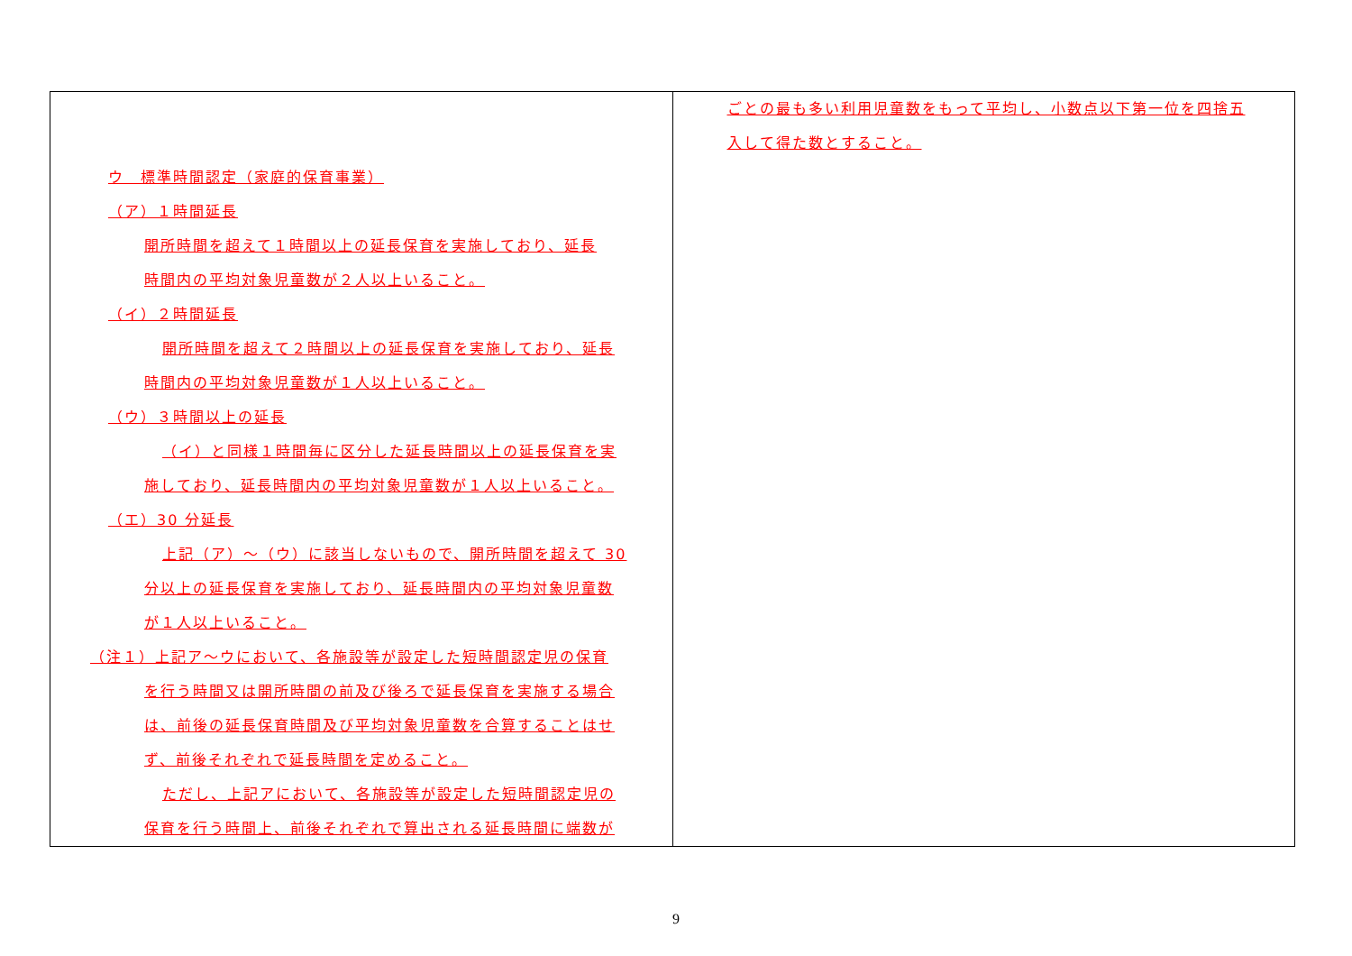| ウ 標準時間認定（家庭的保育事業） （ア）１時間延長 開所時間を超えて１時間以上の延長保育を実施しており、延長 時間内の平均対象児童数が２人以上いること。 （イ）２時間延長 開所時間を超えて２時間以上の延長保育を実施しており、延長 時間内の平均対象児童数が１人以上いること。 （ウ）３時間以上の延長 （イ）と同様１時間毎に区分した延長時間以上の延長保育を実 施しており、延長時間内の平均対象児童数が１人以上いること。 （エ）30 分延長 上記（ア）～（ウ）に該当しないもので、開所時間を超えて 30 分以上の延長保育を実施しており、延長時間内の平均対象児童数 が１人以上いること。 （注１）上記ア～ウにおいて、各施設等が設定した短時間認定児の保育 を行う時間又は開所時間の前及び後ろで延長保育を実施する場合 は、前後の延長保育時間及び平均対象児童数を合算することはせ ず、前後それぞれで延長時間を定めること。 ただし、上記アにおいて、各施設等が設定した短時間認定児の 保育を行う時間上、前後それぞれで算出される延長時間に端数が | ごとの最も多い利用児童数をもって平均し、小数点以下第一位を四捨五 入して得た数とすること。 |
9